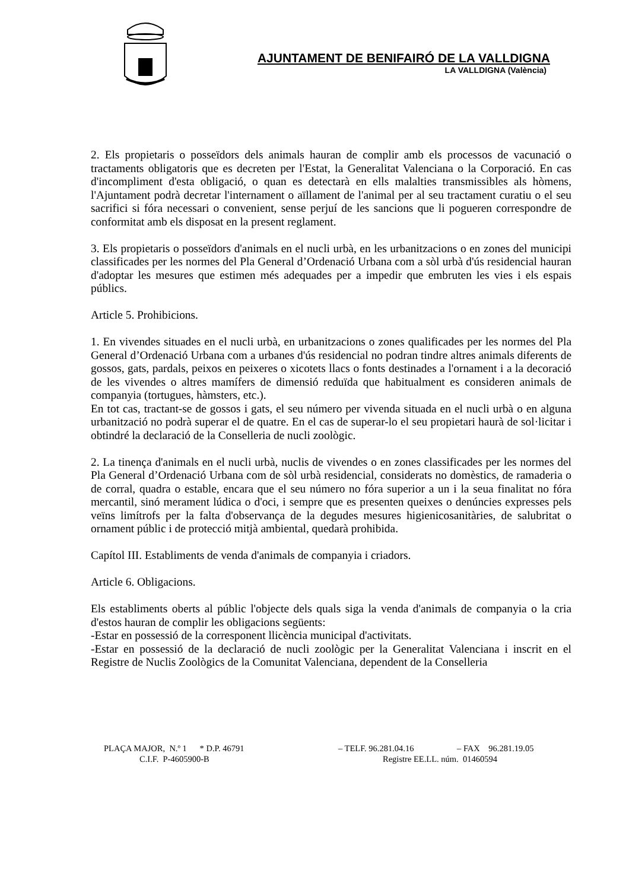AJUNTAMENT DE BENIFAIRÓ DE LA VALLDIGNA
LA VALLDIGNA (València)
2. Els propietaris o posseïdors dels animals hauran de complir amb els processos de vacunació o tractaments obligatoris que es decreten per l'Estat, la Generalitat Valenciana o la Corporació. En cas d'incompliment d'esta obligació, o quan es detectarà en ells malalties transmissibles als hòmens, l'Ajuntament podrà decretar l'internament o aïllament de l'animal per al seu tractament curatiu o el seu sacrifici si fóra necessari o convenient, sense perjuí de les sancions que li pogueren correspondre de conformitat amb els disposat en la present reglament.
3. Els propietaris o posseïdors d'animals en el nucli urbà, en les urbanitzacions o en zones del municipi classificades per les normes del Pla General d’Ordenació Urbana com a sòl urbà d'ús residencial hauran d'adoptar les mesures que estimen més adequades per a impedir que embruten les vies i els espais públics.
Article 5. Prohibicions.
1. En vivendes situades en el nucli urbà, en urbanitzacions o zones qualificades per les normes del Pla General d’Ordenació Urbana com a urbanes d'ús residencial no podran tindre altres animals diferents de gossos, gats, pardals, peixos en peixeres o xicotets llacs o fonts destinades a l'ornament i a la decoració de les vivendes o altres mamífers de dimensió reduïda que habitualment es consideren animals de companyia (tortugues, hàmsters, etc.).
En tot cas, tractant-se de gossos i gats, el seu número per vivenda situada en el nucli urbà o en alguna urbanització no podrà superar el de quatre. En el cas de superar-lo el seu propietari haurà de sol·licitar i obtindré la declaració de la Conselleria de nucli zoològic.
2. La tinença d'animals en el nucli urbà, nuclis de vivendes o en zones classificades per les normes del Pla General d’Ordenació Urbana com de sòl urbà residencial, considerats no domèstics, de ramaderia o de corral, quadra o estable, encara que el seu número no fóra superior a un i la seua finalitat no fóra mercantil, sinó merament lúdica o d'oci, i sempre que es presenten queixes o denúncies expresses pels veïns limítrofs per la falta d'observança de la degudes mesures higienicosanitàries, de salubritat o ornament públic i de protecció mitjà ambiental, quedarà prohibida.
Capítol III. Establiments de venda d'animals de companyia i criadors.
Article 6. Obligacions.
Els establiments oberts al públic l'objecte dels quals siga la venda d'animals de companyia o la cria d'estos hauran de complir les obligacions següents:
-Estar en possessió de la corresponent llicència municipal d'activitats.
-Estar en possessió de la declaració de nucli zoològic per la Generalitat Valenciana i inscrit en el Registre de Nuclis Zoològics de la Comunitat Valenciana, dependent de la Conselleria
PLAÇA MAJOR, N.º 1 * D.P. 46791 – TELF. 96.281.04.16 – FAX 96.281.19.05
C.I.F. P-4605900-B Registre EE.LL. núm. 01460594